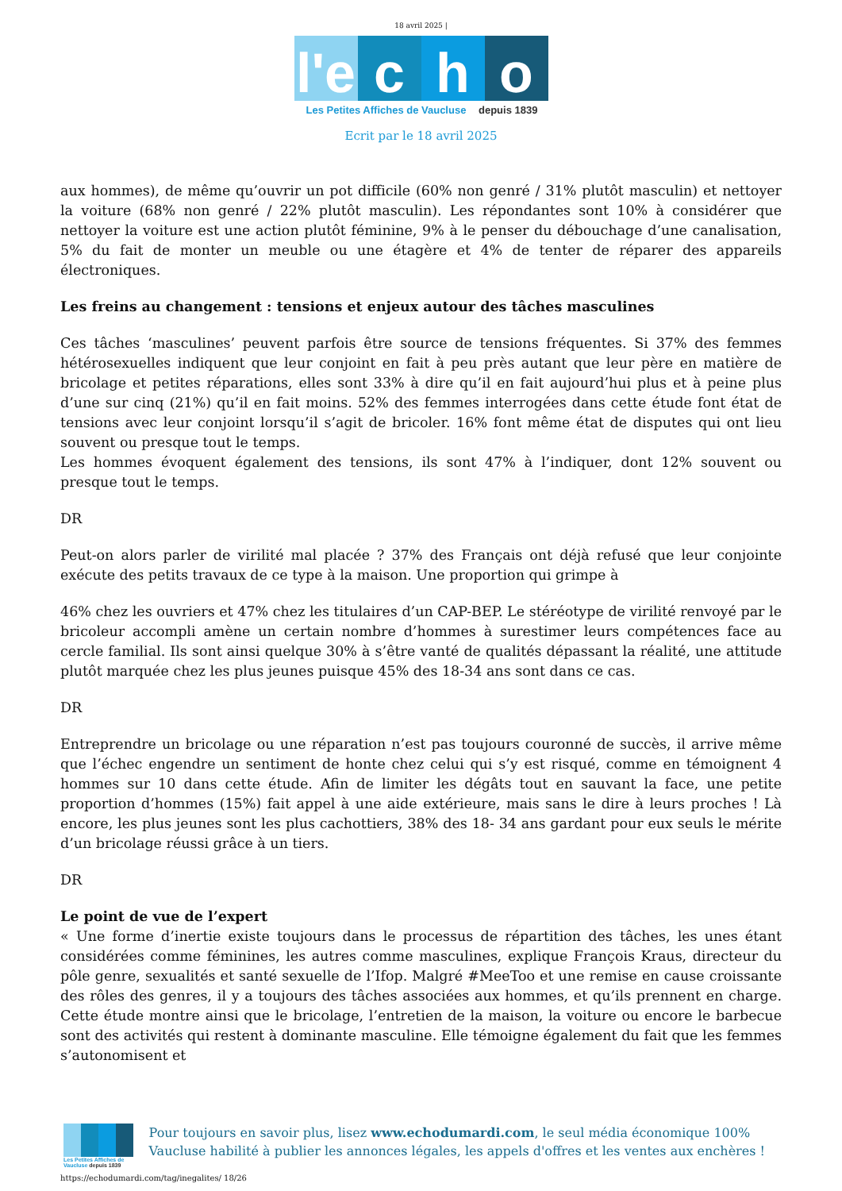18 avril 2025 |
l'e
c
h
o
Les Petites Affiches de Vaucluse depuis 1839
Ecrit par le 18 avril 2025
aux hommes), de même qu’ouvrir un pot difficile (60% non genré / 31% plutôt masculin) et nettoyer la voiture (68% non genré / 22% plutôt masculin). Les répondantes sont 10% à considérer que nettoyer la voiture est une action plutôt féminine, 9% à le penser du débouchage d’une canalisation, 5% du fait de monter un meuble ou une étagère et 4% de tenter de réparer des appareils électroniques.
Les freins au changement : tensions et enjeux autour des tâches masculines
Ces tâches ‘masculines’ peuvent parfois être source de tensions fréquentes. Si 37% des femmes hétérosexuelles indiquent que leur conjoint en fait à peu près autant que leur père en matière de bricolage et petites réparations, elles sont 33% à dire qu’il en fait aujourd’hui plus et à peine plus d’une sur cinq (21%) qu’il en fait moins. 52% des femmes interrogées dans cette étude font état de tensions avec leur conjoint lorsqu’il s’agit de bricoler. 16% font même état de disputes qui ont lieu souvent ou presque tout le temps.
Les hommes évoquent également des tensions, ils sont 47% à l’indiquer, dont 12% souvent ou presque tout le temps.
DR
Peut-on alors parler de virilité mal placée ? 37% des Français ont déjà refusé que leur conjointe exécute des petits travaux de ce type à la maison. Une proportion qui grimpe à
46% chez les ouvriers et 47% chez les titulaires d’un CAP-BEP. Le stéréotype de virilité renvoyé par le bricoleur accompli amène un certain nombre d’hommes à surestimer leurs compétences face au cercle familial. Ils sont ainsi quelque 30% à s’être vanté de qualités dépassant la réalité, une attitude plutôt marquée chez les plus jeunes puisque 45% des 18-34 ans sont dans ce cas.
DR
Entreprendre un bricolage ou une réparation n’est pas toujours couronné de succès, il arrive même que l’échec engendre un sentiment de honte chez celui qui s’y est risqué, comme en témoignent 4 hommes sur 10 dans cette étude. Afin de limiter les dégâts tout en sauvant la face, une petite proportion d’hommes (15%) fait appel à une aide extérieure, mais sans le dire à leurs proches ! Là encore, les plus jeunes sont les plus cachottiers, 38% des 18- 34 ans gardant pour eux seuls le mérite d’un bricolage réussi grâce à un tiers.
DR
Le point de vue de l’expert
« Une forme d’inertie existe toujours dans le processus de répartition des tâches, les unes étant considérées comme féminines, les autres comme masculines, explique François Kraus, directeur du pôle genre, sexualités et santé sexuelle de l’Ifop. Malgré #MeeToo et une remise en cause croissante des rôles des genres, il y a toujours des tâches associées aux hommes, et qu’ils prennent en charge. Cette étude montre ainsi que le bricolage, l’entretien de la maison, la voiture ou encore le barbecue sont des activités qui restent à dominante masculine. Elle témoigne également du fait que les femmes s’autonomisent et
Les Petites Affiches de Vaucluse depuis 1839
Pour toujours en savoir plus, lisez www.echodumardi.com, le seul média économique 100% Vaucluse habilité à publier les annonces légales, les appels d'offres et les ventes aux enchères !
https://echodumardi.com/tag/inegalites/ 18/26